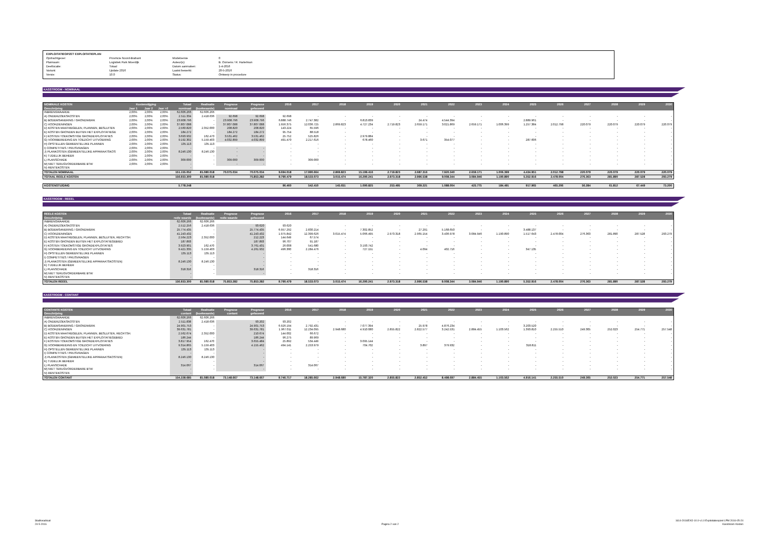| EXPLOITATIEOPZET EXPLOITATIEPLAN | | | |
| Opdrachtgever: | Provincie Noord-Brabant | Modelversie | 0 |
| Plannaam: | Logistiek Park Moerdijk | Auteur(s): | B. Oomens / R. Hartelman |
| Deellocatie: | Totaal | Datum aanmaken: | 1-4-2016 |
| Variant: | Update 2016 | Laatst bewerkt: | 20-5-2016 |
| Versie: | 10.0 | Status: | Ontwerp in procedure |
KASSTROOM - NOMINAAL
| NOMINALE KOSTEN | Kostenstijging | | | Totaal | Realisatie | Prognose | Prognose | 2016 | 2017 | 2018 | 2019 | 2020 | 2021 | 2022 | 2023 | 2024 | 2025 | 2026 | 2027 | 2028 | 2029 | 2030 |
| --- | --- | --- | --- | --- | --- | --- | --- | --- | --- | --- | --- | --- | --- | --- | --- | --- | --- | --- | --- | --- | --- | --- |
| Omschrijving | Jaar 1 | Jaar 2 | Jaar >2 | nominaal | (boekwaarde) | nominaal | gefaseerd | | | | | | | | | | | | | | | |
| INBRENGWAARDE | 2,00% | 2,00% | 2,00% | 62.606.266 | 62.606.266 | | | | | | | | | | | | | | | | | |
| A) ONDERZOEKSKOSTEN | 2,00% | 2,00% | 2,00% | 2.511.334 | 2.418.636 | 92.698 | 92.698 | 92.698 | - | - | - | - | - | - | - | - | - | - | - | - | - | - |
| B) BODEMSANERING / GRONDWERK | 2,00% | 2,00% | 2,00% | 23.908.796 | - | 23.908.796 | 23.908.796 | 6.888.746 | 2.747.382 | - | 6.813.839 | - | 24.474 | 4.544.394 | - | - | 2.889.961 | - | - | - | - | - |
| C) VOORZIENINGEN | 2,00% | 2,00% | 2,00% | 37.807.088 | - | 37.807.088 | 37.807.088 | 1.956.375 | 12.036.725 | 2.869.823 | 4.727.234 | 2.719.823 | 2.659.171 | 3.021.869 | 2.659.171 | 1.006.399 | 1.257.384 | 2.012.798 | 220.079 | 220.079 | 220.079 | 220.079 |
| D) KOSTEN MAATREGELEN, PLANNEN, BESLUITEN | 2,00% | 2,00% | 2,00% | 2.560.820 | 2.352.000 | 208.820 | 208.820 | 143.224 | 65.596 | - | - | - | - | - | - | - | - | - | - | - | - | - |
| E) KOSTEN GRONDEN BUITEN HET EXPLOITATIEGE | 2,00% | 2,00% | 2,00% | 184.272 | - | 184.272 | 184.272 | 95.754 | 88.518 | - | - | - | - | - | - | - | - | - | - | - | - | - |
| F) KOSTEN TOEKOMSTIGE GRONDEXPLOITATIES | 2,00% | 2,00% | 2,00% | 3.693.932 | 162.470 | 3.531.462 | 3.531.462 | 25.752 | 525.826 | - | 2.979.884 | - | - | - | - | - | - | - | - | - | - | - |
| G) VOORBEREIDING EN TOEZICHT UITVOERING | 2,00% | 2,00% | 2,00% | 9.192.302 | 5.159.403 | 4.032.899 | 4.032.899 | 491.470 | 2.217.616 | - | 678.460 | - | 3.671 | 354.077 | - | - | 287.606 | - | - | - | - | - |
| H) OPSTELLEN GEMEENTELIJKE PLANNEN | 2,00% | 2,00% | 2,00% | 135.113 | 135.113 | | | - | - | - | - | - | - | - | - | - | - | - | - | - | - | - |
| I) COMPETITIES / PRIJSVRAGEN | 2,00% | 2,00% | 2,00% | - | - | - | - | - | - | - | - | - | - | - | - | - | - | - | - | - | - | - |
| J) PLANKOSTEN (GEMEENTELIJKE APPARAATSKOS | 2,00% | 2,00% | 2,00% | 8.246.130 | 8.246.130 | - | - | - | - | - | - | - | - | - | - | - | - | - | - | - | - | - |
| K) TIJDELIJK BEHEER | 2,00% | 2,00% | 2,00% | - | - | - | - | - | - | - | - | - | - | - | - | - | - | - | - | - | - | - |
| L) PLANSCHADE | 2,00% | 2,00% | 2,00% | 309.000 | - | 309.000 | 309.000 | - | 309.000 | - | - | - | - | - | - | - | - | - | - | - | - | - |
| M) NIET TERUGVORDERBARE BTW | 2,00% | 2,00% | 2,00% | - | - | - | - | - | - | - | - | - | - | - | - | - | - | - | - | - | - | - |
| N) RENTEKOSTEN | | | | - | | | | | | | | | | | | | | | | | | |
| TOTALEN NOMINAAL | | | | 151.155.052 | 81.080.018 | 70.075.034 | 70.075.034 | 9.694.018 | 17.990.664 | 2.869.823 | 15.199.416 | 2.719.823 | 2.687.316 | 7.920.340 | 2.659.171 | 1.006.399 | 4.434.951 | 2.012.798 | 220.079 | 220.079 | 220.079 | 220.079 |
| TOTAAL REELE KOSTEN | | | | 156.933.300 | 81.080.018 | | 75.853.282 | 9.790.479 | 18.533.073 | 3.015.474 | 16.290.241 | 2.973.318 | 2.996.538 | 9.008.344 | 3.084.946 | 1.190.890 | 5.352.916 | 2.478.004 | 276.363 | 281.890 | 287.528 | 293.279 |
| KOSTENSTIJGING | | | | 5.778.248 | | | | 96.460 | 542.410 | 145.651 | 1.090.825 | 253.495 | 309.221 | 1.088.004 | 425.775 | 184.491 | 917.965 | 465.206 | 56.284 | 61.812 | 67.449 | 73.200 |
KASSTROOM - REEEL
| REELE KOSTEN | Totaal | Realisatie | Prognose | Prognose | 2016 | 2017 | 2018 | 2019 | 2020 | 2021 | 2022 | 2023 | 2024 | 2025 | 2026 | 2027 | 2028 | 2029 | 2030 |
| --- | --- | --- | --- | --- | --- | --- | --- | --- | --- | --- | --- | --- | --- | --- | --- | --- | --- | --- | --- |
| Omschrijving | reële waarde | (boekwaarde) | reële waarde | gefaseerd | | | | | | | | | | | | | | | |
| INBRENGWAARDE | 62.606.266 | 62.606.266 | | | | | | | | | | | | | | | | | |
| A) ONDERZOEKSKOSTEN | 2.512.256 | 2.418.636 | | 93.620 | 93.620 | - | - | - | - | - | - | - | - | - | - | - | - | - | - |
| B) BODEMSANERING / GRONDWERK | 25.774.435 | - | | 25.774.435 | 6.957.292 | 2.830.214 | - | 7.302.852 | - | 27.291 | 5.168.650 | - | - | 3.488.137 | - | - | - | - | - |
| C) VOORZIENINGEN | 41.243.432 | - | | 41.243.432 | 1.975.842 | 12.399.626 | 3.015.474 | 5.066.495 | 2.973.318 | 2.965.154 | 3.436.978 | 3.084.946 | 1.190.890 | 1.517.643 | 2.478.004 | 276.363 | 281.890 | 287.528 | 293.279 |
| D) KOSTEN MAATREGELEN, PLANNEN, BESLUITEN, RECHTSH. | 2.564.223 | 2.352.000 | | 212.223 | 144.649 | 67.574 | - | - | - | - | - | - | - | - | - | - | - | - | - |
| E) KOSTEN GRONDEN BUITEN HET EXPLOITATIEGEBIED | 187.893 | - | | 187.893 | 96.707 | 91.187 | - | - | - | - | - | - | - | - | - | - | - | - | - |
| F) KOSTEN TOEKOMSTIGE GRONDEXPLOITATIES | 3.923.901 | 162.470 | | 3.761.431 | 26.008 | 541.680 | - | 3.193.742 | - | - | - | - | - | - | - | - | - | - | - |
| G) VOORBEREIDING EN TOEZICHT UITVOERING | 9.421.335 | 5.159.403 | | 4.261.932 | 496.360 | 2.284.476 | - | 727.151 | - | 4.094 | 402.716 | - | - | 347.135 | - | - | - | - | - |
| H) OPSTELLEN GEMEENTELIJKE PLANNEN | 135.113 | 135.113 | | - | - | - | - | - | - | - | - | - | - | - | - | - | - | - | - |
| I) COMPETITIES / PRIJSVRAGEN | - | - | | - | - | - | - | - | - | - | - | - | - | - | - | - | - | - | - |
| J) PLANKOSTEN (GEMEENTELIJKE APPARAATSKOSTEN) | 8.246.130 | 8.246.130 | | - | - | - | - | - | - | - | - | - | - | - | - | - | - | - | - |
| K) TIJDELIJK BEHEER | - | - | | - | - | - | - | - | - | - | - | - | - | - | - | - | - | - | - |
| L) PLANSCHADE | 318.316 | - | | 318.316 | - | 318.316 | - | - | - | - | - | - | - | - | - | - | - | - | - |
| M) NIET TERUGVORDERBARE BTW | - | - | | - | - | - | - | - | - | - | - | - | - | - | - | - | - | - | - |
| N) RENTEKOSTEN | - | | | | | | | | | | | | | | | | | | |
| TOTALEN REEEL | 156.933.300 | 81.080.018 | 75.853.282 | 75.853.282 | 9.790.479 | 18.533.073 | 3.015.474 | 16.290.241 | 2.973.318 | 2.996.538 | 9.008.344 | 3.084.946 | 1.190.890 | 5.352.916 | 2.478.004 | 276.363 | 281.890 | 287.528 | 293.279 |
KASSTROOM - CONTANT
| CONTANTE KOSTEN | Totaal | Realisatie | Prognose | Prognose | 2016 | 2017 | 2018 | 2019 | 2020 | 2021 | 2022 | 2023 | 2024 | 2025 | 2026 | 2027 | 2028 | 2029 | 2030 |
| --- | --- | --- | --- | --- | --- | --- | --- | --- | --- | --- | --- | --- | --- | --- | --- | --- | --- | --- | --- |
| Omschrijving | contant | (boekwaarde) | contant | gefaseerd | | | | | | | | | | | | | | | |
| INBRENGWAARDE | 62.606.266 | 62.606.266 | | | | | | | | | | | | | | | | | |
| A) ONDERZOEKSKOSTEN | 2.511.838 | 2.418.636 | | 93.202 | 93.202 | - | - | - | - | - | - | - | - | - | - | - | - | - | - |
| B) BODEMSANERING / GRONDWERK | 24.901.753 | - | | 24.901.753 | 6.926.194 | 2.792.431 | - | 7.077.394 | - | 25.978 | 4.876.234 | - | - | 3.203.520 | - | - | - | - | - |
| C) VOORZIENINGEN | 39.631.781 | - | | 39.631.781 | 1.967.011 | 12.234.095 | 2.948.680 | 4.910.080 | 2.855.822 | 2.822.577 | 3.242.531 | 2.884.455 | 1.103.562 | 1.393.810 | 2.255.510 | 249.305 | 252.023 | 254.771 | 257.548 |
| D) KOSTEN MAATREGELEN, PLANNEN, BESLUITEN, RECHTSH. | 2.562.674 | 2.352.000 | | 210.674 | 144.002 | 66.672 | - | - | - | - | - | - | - | - | - | - | - | - | - |
| E) KOSTEN GRONDEN BUITEN HET EXPLOITATIEGEBIED | 186.244 | - | | 186.244 | 96.275 | 89.969 | - | - | - | - | - | - | - | - | - | - | - | - | - |
| F) KOSTEN TOEKOMSTIGE GRONDEXPLOITATIES | 3.817.954 | 162.470 | | 3.655.484 | 25.892 | 534.449 | - | 3.095.144 | - | - | - | - | - | - | - | - | - | - | - |
| G) VOORBEREIDING EN TOEZICHT UITVOERING | 9.314.865 | 5.159.403 | | 4.155.462 | 494.141 | 2.253.979 | - | 704.702 | - | 3.897 | 379.932 | - | - | 318.811 | - | - | - | - | - |
| H) OPSTELLEN GEMEENTELIJKE PLANNEN | 135.113 | 135.113 | | - | - | - | - | - | - | - | - | - | - | - | - | - | - | - | - |
| I) COMPETITIES / PRIJSVRAGEN | - | - | | - | - | - | - | - | - | - | - | - | - | - | - | - | - | - | - |
| J) PLANKOSTEN (GEMEENTELIJKE APPARAATSKOSTEN) | 8.246.130 | 8.246.130 | | - | - | - | - | - | - | - | - | - | - | - | - | - | - | - | - |
| K) TIJDELIJK BEHEER | - | - | | - | - | - | - | - | - | - | - | - | - | - | - | - | - | - | - |
| L) PLANSCHADE | 314.067 | - | | 314.067 | - | 314.067 | - | - | - | - | - | - | - | - | - | - | - | - | - |
| M) NIET TERUGVORDERBARE BTW | - | - | | - | - | - | - | - | - | - | - | - | - | - | - | - | - | - | - |
| N) RENTEKOSTEN | - | | | | | | | | | | | | | | | | | | |
| TOTALEN CONTANT | 154.228.685 | 81.080.018 | 73.148.667 | 73.148.667 | 9.746.717 | 18.285.662 | 2.948.680 | 15.787.320 | 2.855.822 | 2.852.452 | 8.498.697 | 2.884.455 | 1.103.562 | 4.916.141 | 2.255.510 | 249.305 | 252.023 | 254.771 | 257.548 |
Stadkwadraat
24-5-2016
Pagina 2 van 2
1614-2016EXO-10.0-v1.0 Exploitatieopzet LPM 2016-05-24
Kasstroom Kosten